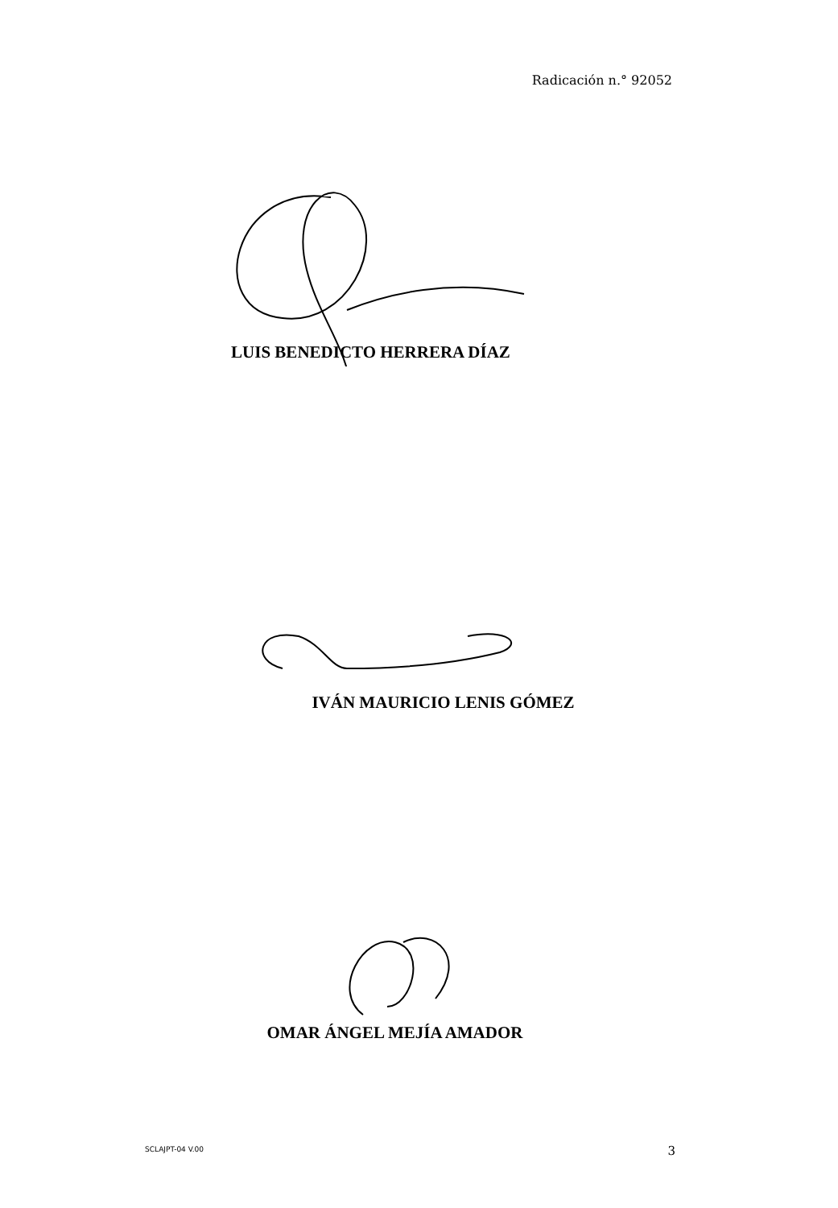Radicación n.° 92052
LUIS BENEDICTO HERRERA DÍAZ
IVÁN MAURICIO LENIS GÓMEZ
OMAR ÁNGEL MEJÍA AMADOR
SCLAJPT-04 V.00 3